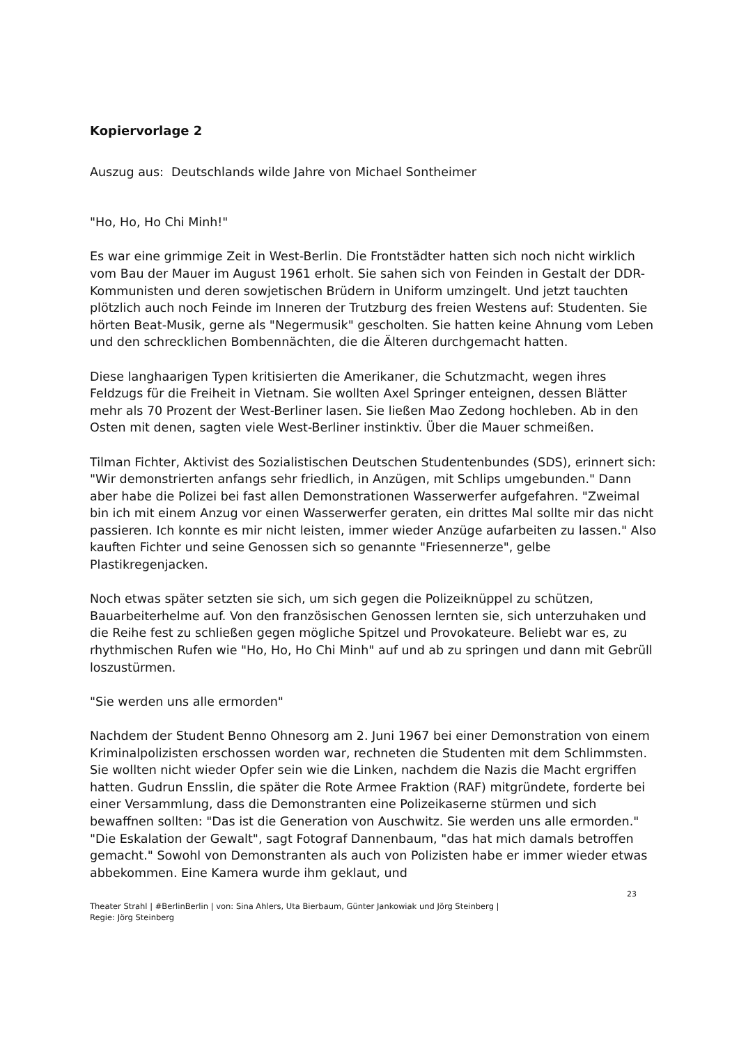Kopiervorlage 2
Auszug aus: Deutschlands wilde Jahre von Michael Sontheimer
"Ho, Ho, Ho Chi Minh!"
Es war eine grimmige Zeit in West-Berlin. Die Frontstädter hatten sich noch nicht wirklich vom Bau der Mauer im August 1961 erholt. Sie sahen sich von Feinden in Gestalt der DDR-Kommunisten und deren sowjetischen Brüdern in Uniform umzingelt. Und jetzt tauchten plötzlich auch noch Feinde im Inneren der Trutzburg des freien Westens auf: Studenten. Sie hörten Beat-Musik, gerne als "Negermusik" gescholten. Sie hatten keine Ahnung vom Leben und den schrecklichen Bombennächten, die die Älteren durchgemacht hatten.
Diese langhaarigen Typen kritisierten die Amerikaner, die Schutzmacht, wegen ihres Feldzugs für die Freiheit in Vietnam. Sie wollten Axel Springer enteignen, dessen Blätter mehr als 70 Prozent der West-Berliner lasen. Sie ließen Mao Zedong hochleben. Ab in den Osten mit denen, sagten viele West-Berliner instinktiv. Über die Mauer schmeißen.
Tilman Fichter, Aktivist des Sozialistischen Deutschen Studentenbundes (SDS), erinnert sich: "Wir demonstrierten anfangs sehr friedlich, in Anzügen, mit Schlips umgebunden." Dann aber habe die Polizei bei fast allen Demonstrationen Wasserwerfer aufgefahren. "Zweimal bin ich mit einem Anzug vor einen Wasserwerfer geraten, ein drittes Mal sollte mir das nicht passieren. Ich konnte es mir nicht leisten, immer wieder Anzüge aufarbeiten zu lassen." Also kauften Fichter und seine Genossen sich so genannte "Friesennerze", gelbe Plastikregenjacken.
Noch etwas später setzten sie sich, um sich gegen die Polizeiknüppel zu schützen, Bauarbeiterhelme auf. Von den französischen Genossen lernten sie, sich unterzuhaken und die Reihe fest zu schließen gegen mögliche Spitzel und Provokateure. Beliebt war es, zu rhythmischen Rufen wie "Ho, Ho, Ho Chi Minh" auf und ab zu springen und dann mit Gebrüll loszustürmen.
"Sie werden uns alle ermorden"
Nachdem der Student Benno Ohnesorg am 2. Juni 1967 bei einer Demonstration von einem Kriminalpolizisten erschossen worden war, rechneten die Studenten mit dem Schlimmsten. Sie wollten nicht wieder Opfer sein wie die Linken, nachdem die Nazis die Macht ergriffen hatten. Gudrun Ensslin, die später die Rote Armee Fraktion (RAF) mitgründete, forderte bei einer Versammlung, dass die Demonstranten eine Polizeikaserne stürmen und sich bewaffnen sollten: "Das ist die Generation von Auschwitz. Sie werden uns alle ermorden."
"Die Eskalation der Gewalt", sagt Fotograf Dannenbaum, "das hat mich damals betroffen gemacht." Sowohl von Demonstranten als auch von Polizisten habe er immer wieder etwas abbekommen. Eine Kamera wurde ihm geklaut, und
23
Theater Strahl | #BerlinBerlin | von: Sina Ahlers, Uta Bierbaum, Günter Jankowiak und Jörg Steinberg |
Regie: Jörg Steinberg